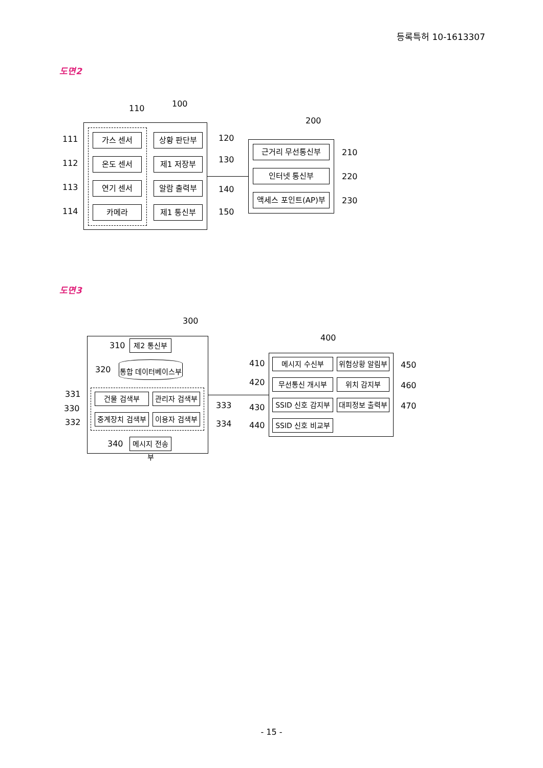등록특허 10-1613307
도면2
110 100
200
111 가스 센서 상황 판단부 120
112 온도 센서 제1 저장부 130
113 연기 센서 알람 출력부 140
114 카메라 제1 통신부 150
근거리 무선통신부 210
인터넷 통신부 220
액세스 포인트(AP)부 230
도면3
300
400
310 제2 통신부
320
통합 데이터베이스부
331
330
332
건물 검색부 관리자 검색부
중계장치 검색부
이용자 검색부
333
334
340
메시지 전송부
410
420
430
440
메시지 수신부
위험상황 알림부
무선통신 개시부 위치 감지부
SSID 신호 감지부
대피정보 출력부
SSID 신호 비교부
450
460
470
- 15 -